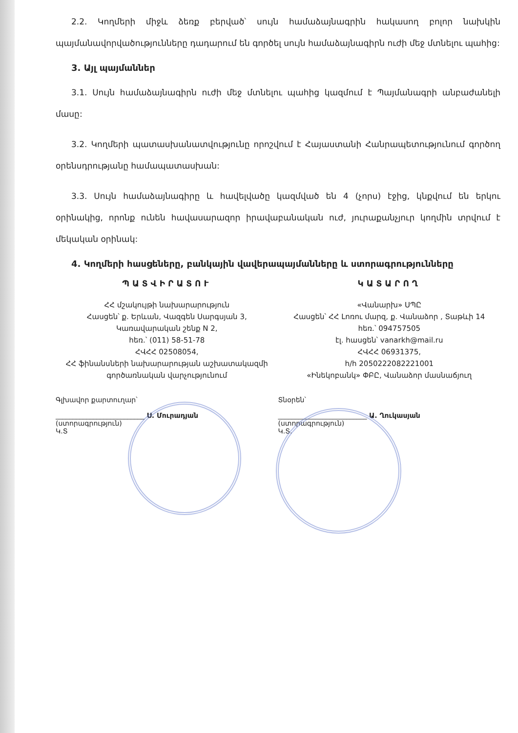2.2. Կողմերի միջև ձեռք բերված՝ սույն համաձայնագրին հակասող բոլոր նախկին պայմանավորվածությունները դադարում են գործել սույն համաձայնագիրն ուժի մեջ մտնելու պահից:
3. Այլ պայմաններ
3.1. Սույն համաձայնագիրն ուժի մեջ մտնելու պահից կազմում է Պայմանագրի անբաժանելի մասը:
3.2. Կողմերի պատասխանատվությունը որոշվում է Հայաստանի Հանրապետությունում գործող օրենսդրությանը համապատասխան:
3.3. Սույն համաձայնագիրը և հավելվածը կազմված են 4 (չորս) էջից, կնքվում են երկու օրինակից, որոնք ունեն հավասարազոր իրավաբանական ուժ, յուրաքանչյուր կողմին տրվում է մեկական օրինակ:
4. Կողմերի հասցեները, բանկային վավերապայմանները և ստորագրությունները
ՊԱՏՎԻՐԱՏՈՒ
ՀՀ մշակույթի նախարարություն
Հասցեն՝ ք. Երևան, Վազգեն Սարգսյան 3,
Կառավարական շենք N 2,
հեռ.՝ (011) 58-51-78
ՀՎՀՀ 02508054,
ՀՀ ֆինանսների նախարարության աշխատակազմի
գործառնական վարչությունում
ԿԱՏԱՐՈՂ
«Վանարխ» ՍՊԸ
Հասցեն՝ ՀՀ Լոռու մարզ, ք. Վանաձոր , Տաթևի 14
հեռ.՝ 094757505
էլ. հասցեն՝ vanarkh@mail.ru
ՀՎՀՀ 06931375,
հ/հ 2050222082221001
«Ինեկոբանկ» ՓԲԸ, Վանաձոր մասնաճյուղ
Գլխավոր քարտուղար՝
__________________________ Ս. Մուրադյան
(ստորագրություն)
Կ.Տ
Տնօրեն՝
__________________________ Ա. Ղուկասյան
(ստորագրություն)
Կ.Տ.